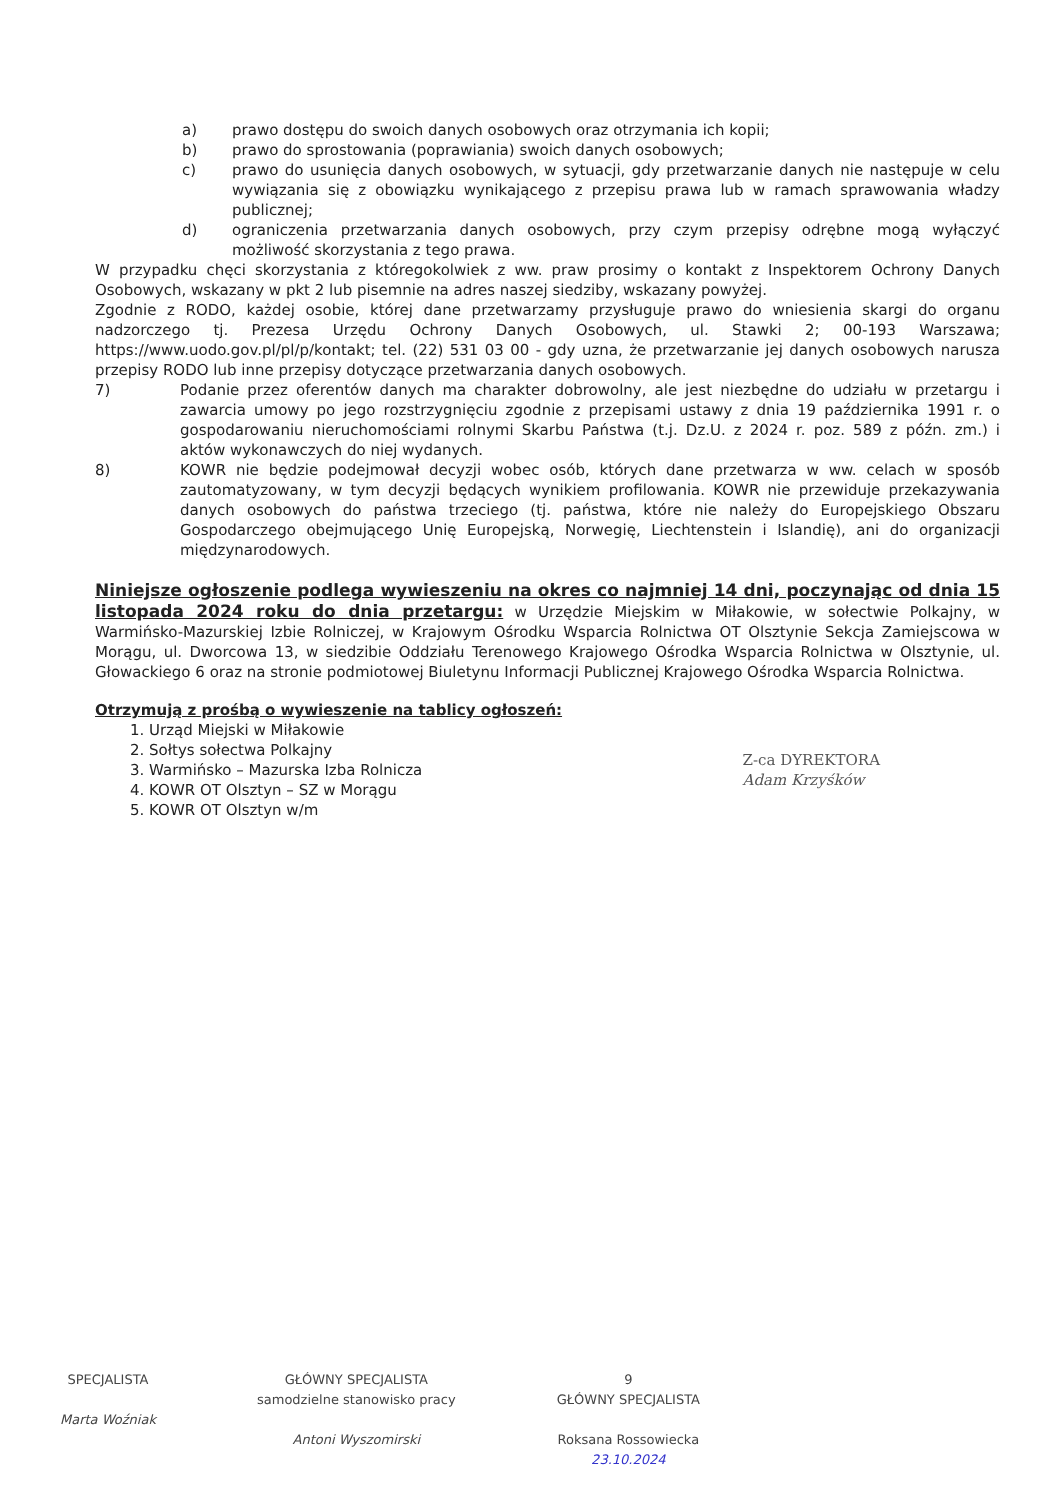a) prawo dostępu do swoich danych osobowych oraz otrzymania ich kopii;
b) prawo do sprostowania (poprawiania) swoich danych osobowych;
c) prawo do usunięcia danych osobowych, w sytuacji, gdy przetwarzanie danych nie następuje w celu wywiązania się z obowiązku wynikającego z przepisu prawa lub w ramach sprawowania władzy publicznej;
d) ograniczenia przetwarzania danych osobowych, przy czym przepisy odrębne mogą wyłączyć możliwość skorzystania z tego prawa.
W przypadku chęci skorzystania z któregokolwiek z ww. praw prosimy o kontakt z Inspektorem Ochrony Danych Osobowych, wskazany w pkt 2 lub pisemnie na adres naszej siedziby, wskazany powyżej.
Zgodnie z RODO, każdej osobie, której dane przetwarzamy przysługuje prawo do wniesienia skargi do organu nadzorczego tj. Prezesa Urzędu Ochrony Danych Osobowych, ul. Stawki 2; 00-193 Warszawa; https://www.uodo.gov.pl/pl/p/kontakt; tel. (22) 531 03 00 - gdy uzna, że przetwarzanie jej danych osobowych narusza przepisy RODO lub inne przepisy dotyczące przetwarzania danych osobowych.
7) Podanie przez oferentów danych ma charakter dobrowolny, ale jest niezbędne do udziału w przetargu i zawarcia umowy po jego rozstrzygnięciu zgodnie z przepisami ustawy z dnia 19 października 1991 r. o gospodarowaniu nieruchomościami rolnymi Skarbu Państwa (t.j. Dz.U. z 2024 r. poz. 589 z późn. zm.) i aktów wykonawczych do niej wydanych.
8) KOWR nie będzie podejmował decyzji wobec osób, których dane przetwarza w ww. celach w sposób zautomatyzowany, w tym decyzji będących wynikiem profilowania. KOWR nie przewiduje przekazywania danych osobowych do państwa trzeciego (tj. państwa, które nie należy do Europejskiego Obszaru Gospodarczego obejmującego Unię Europejską, Norwegię, Liechtenstein i Islandię), ani do organizacji międzynarodowych.
Niniejsze ogłoszenie podlega wywieszeniu na okres co najmniej 14 dni, poczynając od dnia 15 listopada 2024 roku do dnia przetargu: w Urzędzie Miejskim w Miłakowie, w sołectwie Polkajny, w Warmińsko-Mazurskiej Izbie Rolniczej, w Krajowym Ośrodku Wsparcia Rolnictwa OT Olsztynie Sekcja Zamiejscowa w Morągu, ul. Dworcowa 13, w siedzibie Oddziału Terenowego Krajowego Ośrodka Wsparcia Rolnictwa w Olsztynie, ul. Głowackiego 6 oraz na stronie podmiotowej Biuletynu Informacji Publicznej Krajowego Ośrodka Wsparcia Rolnictwa.
Otrzymują z prośbą o wywieszenie na tablicy ogłoszeń:
1. Urząd Miejski w Miłakowie
2. Sołtys sołectwa Polkajny
3. Warmińsko – Mazurska Izba Rolnicza
4. KOWR OT Olsztyn – SZ w Morągu
5. KOWR OT Olsztyn w/m
Z-ca DYREKTORA
Adam Krzyśków
SPECJALISTA
Marta Woźniak
GŁÓWNY SPECJALISTA
samodzielne stanowisko pracy
Antoni Wyszomirski
9
GŁÓWNY SPECJALISTA
Roksana Rossowiecka
23.10.2024